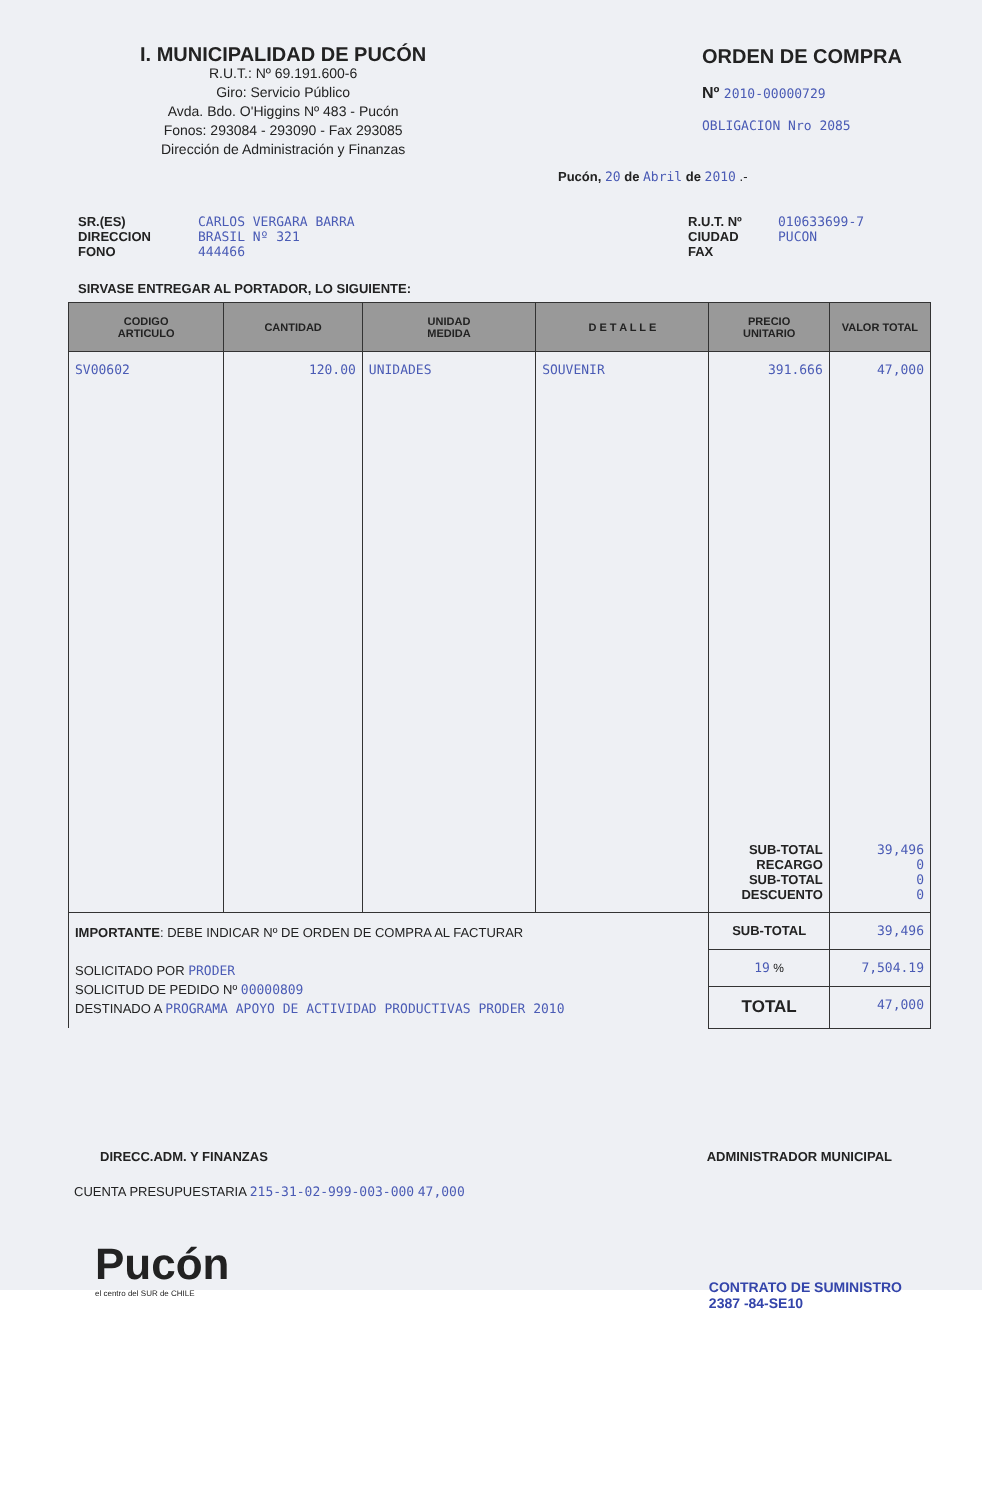I. MUNICIPALIDAD DE PUCÓN
R.U.T.: Nº 69.191.600-6
Giro: Servicio Público
Avda. Bdo. O'Higgins Nº 483 - Pucón
Fonos: 293084 - 293090 - Fax 293085
Dirección de Administración y Finanzas
ORDEN DE COMPRA
Nº 2010-00000729
OBLIGACION Nro 2085
Pucón, 20 de Abril de 2010 .-
SR.(ES)
DIRECCION
FONO
CARLOS VERGARA BARRA
BRASIL Nº 321
444466
R.U.T. Nº
CIUDAD
FAX
010633699-7
PUCON
SIRVASE ENTREGAR AL PORTADOR, LO SIGUIENTE:
| CODIGO ARTICULO | CANTIDAD | UNIDAD MEDIDA | D E T A L L E | PRECIO UNITARIO | VALOR TOTAL |
| --- | --- | --- | --- | --- | --- |
| SV00602 | 120.00 | UNIDADES | SOUVENIR | 391.666 SUB-TOTAL RECARGO SUB-TOTAL DESCUENTO | 47,000 39,496 0 0 0 |
| IMPORTANTE : DEBE INDICAR Nº DE ORDEN DE COMPRA AL FACTURAR SOLICITADO POR PRODER SOLICITUD DE PEDIDO Nº 00000809 DESTINADO A PROGRAMA APOYO DE ACTIVIDAD PRODUCTIVAS PRODER 2010 | | | | SUB-TOTAL | 39,496 |
| | | | | 19 % | 7,504.19 |
| | | | | TOTAL | 47,000 |
DIRECC.ADM. Y FINANZAS ADMINISTRADOR MUNICIPAL
CUENTA PRESUPUESTARIA 215-31-02-999-003-000 47,000
Pucón
el centro del SUR de CHILE
CONTRATO DE SUMINISTRO
2387 -84-SE10